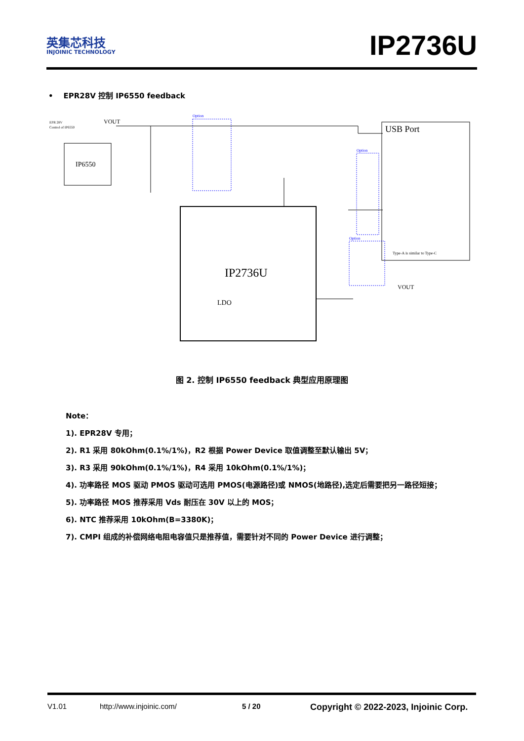英集芯科技
INJOINIC TECHNOLOGY
IP2736U
• EPR28V 控制 IP6550 feedback
EPR 28V
Control of IP6550
VOUT
IP6550
IP2736U
USB Port
Type-A is similar to Type-C
Option
Option
Option
LDO
VOUT
图 2. 控制 IP6550 feedback 典型应用原理图
Note：
1). EPR28V 专用；
2). R1 采用 80kOhm(0.1%/1%)，R2 根据 Power Device 取值调整至默认输出 5V；
3). R3 采用 90kOhm(0.1%/1%)，R4 采用 10kOhm(0.1%/1%)；
4). 功率路径 MOS 驱动 PMOS 驱动可选用 PMOS(电源路径)或 NMOS(地路径),选定后需要把另一路径短接；
5). 功率路径 MOS 推荐采用 Vds 耐压在 30V 以上的 MOS；
6). NTC 推荐采用 10kOhm(B=3380K)；
7). CMPI 组成的补偿网络电阻电容值只是推荐值，需要针对不同的 Power Device 进行调整；
V1.01 http://www.injoinic.com/ 5 / 20 Copyright © 2022-2023, Injoinic Corp.